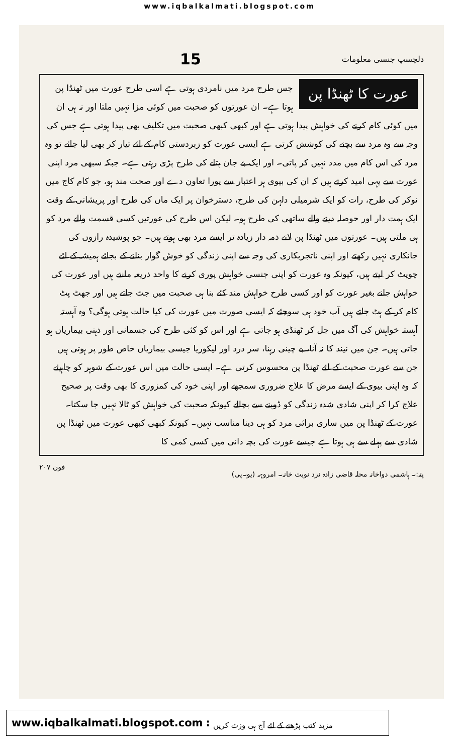www.iqbalkalmati.blogspot.com
دلچسپ جنسی معلومات 15
عورت کا ٹھنڈا پن
جس طرح مرد میں نامردی ہوتی ہے اسی طرح عورت میں ٹھنڈا پن ہوتا ہے۔ ان عورتوں کو صحبت میں کوئی مزا نہیں ملتا اور نہ ہی ان میں کوئی کام کرنے کی خواہش پیدا ہوتی ہے اور کبھی کبھی صحبت میں تکلیف بھی پیدا ہوتی ہے جس کی وجہ سے وہ مرد سے بچنے کی کوشش کرتی ہے ایسی عورت کو زبردستی کام کے لئے تیار کر بھی لیا جائے تو وہ مرد کی اس کام میں مدد نہیں کر پاتی۔ اور ایک بے جان پتلے کی طرح پڑی رہتی ہے۔ جبکہ سبھی مرد اپنی عورت سے یہی امید کرتے ہیں کہ ان کی بیوی ہر اعتبار سے پورا تعاون دے اور صحت مند ہو، جو کام کاج میں نوکر کی طرح، رات کو ایک شرمیلی دلہن کی طرح، دسترخوان پر ایک ماں کی طرح اور پریشانی کے وقت ایک ہمت دار اور حوصلہ دینے والے ساتھی کی طرح ہو۔ لیکن اس طرح کی عورتیں کسی قسمت والے مرد کو ہی ملتی ہیں۔ عورتوں میں ٹھنڈا پن لانے ذمہ دار زیادہ تر ایسے مرد بھی ہوتے ہیں۔ جو پوشیدہ رازوں کی جانکاری نہیں رکھتے اور اپنی ناتجربکاری کی وجہ سے اپنی زندگی کو خوش گوار بنانے کے بجائے ہمیشہ کے لئے چوپٹ کر لیتے ہیں، کیونکہ وہ عورت کو اپنی جنسی خواہش پوری کرنے کا واحد ذریعہ مانتے ہیں اور عورت کی خواہش جانے بغیر عورت کو اور کسی طرح خواہش مند کئے بنا ہی صحبت میں جٹ جاتے ہیں اور جھٹ پٹ کام کر کے ہٹ جاتے ہیں آپ خود ہی سوچئے کہ ایسی صورت میں عورت کی کیا حالت ہوتی ہوگی؟ وہ آہستہ آہستہ خواہش کی آگ میں جل کر ٹھنڈی ہو جاتی ہے اور اس کو کئی طرح کی جسمانی اور ذہنی بیماریاں ہو جاتی ہیں۔ جن میں نیند کا نہ آنا، بے چینی رہنا، سر درد اور لیکوریا جیسی بیماریاں خاص طور پر ہوتی ہیں جن سے عورت صحبت کے لئے ٹھنڈا پن محسوس کرتی ہے۔ ایسی حالت میں اس عورت کے شوہر کو چاہیئے کہ وہ اپنی بیوی کے ایسے مرض کا علاج ضروری سمجھے اور اپنی خود کی کمزوری کا بھی وقت پر صحیح علاج کرا کر اپنی شادی شدہ زندگی کو ڈوبنے سے بچالے کیونکہ صحبت کی خواہش کو ٹالا نہیں جا سکتا۔
عورت کے ٹھنڈا پن میں ساری برائی مرد کو ہی دینا مناسب نہیں۔ کیونکہ کبھی کبھی عورت میں ٹھنڈا پن شادی سے پہلے سے ہی ہوتا ہے جیسے عورت کی بچہ دانی میں کسی کمی کا
پتہ:۔ ہاشمی دواخانہ محلہ قاضی زادہ نزد نوبت خانہ۔ امروہہ (یو۔پی) فون ۲۰۷
www.iqbalkalmati.blogspot.com : مزید کتب پڑھنے کے لئے آج ہی وزٹ کریں